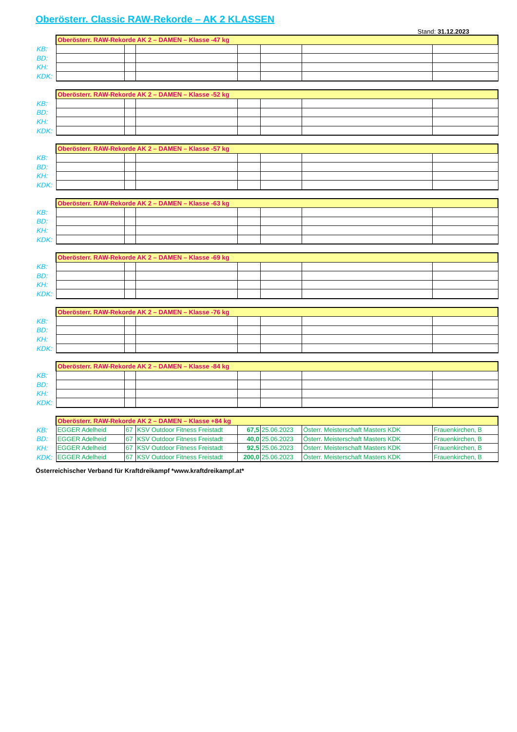Oberösterr. Classic RAW-Rekorde – AK 2 KLASSEN
Stand: 31.12.2023
| | Oberösterr. RAW-Rekorde AK 2 – DAMEN – Klasse -47 kg | | | | | | |
| KB: | | | | | | | |
| BD: | | | | | | | |
| KH: | | | | | | | |
| KDK: | | | | | | | |
| | Oberösterr. RAW-Rekorde AK 2 – DAMEN – Klasse -52 kg | | | | | | |
| KB: | | | | | | | |
| BD: | | | | | | | |
| KH: | | | | | | | |
| KDK: | | | | | | | |
| | Oberösterr. RAW-Rekorde AK 2 – DAMEN – Klasse -57 kg | | | | | | |
| KB: | | | | | | | |
| BD: | | | | | | | |
| KH: | | | | | | | |
| KDK: | | | | | | | |
| | Oberösterr. RAW-Rekorde AK 2 – DAMEN – Klasse -63 kg | | | | | | |
| KB: | | | | | | | |
| BD: | | | | | | | |
| KH: | | | | | | | |
| KDK: | | | | | | | |
| | Oberösterr. RAW-Rekorde AK 2 – DAMEN – Klasse -69 kg | | | | | | |
| KB: | | | | | | | |
| BD: | | | | | | | |
| KH: | | | | | | | |
| KDK: | | | | | | | |
| | Oberösterr. RAW-Rekorde AK 2 – DAMEN – Klasse -76 kg | | | | | | |
| KB: | | | | | | | |
| BD: | | | | | | | |
| KH: | | | | | | | |
| KDK: | | | | | | | |
| | Oberösterr. RAW-Rekorde AK 2 – DAMEN – Klasse -84 kg | | | | | | |
| KB: | | | | | | | |
| BD: | | | | | | | |
| KH: | | | | | | | |
| KDK: | | | | | | | |
| | Oberösterr. RAW-Rekorde AK 2 – DAMEN – Klasse +84 kg | | | | | | |
| KB: | EGGER Adelheid | 67 | KSV Outdoor Fitness Freistadt | 67,5 | 25.06.2023 | Österr. Meisterschaft Masters KDK | Frauenkirchen, B |
| BD: | EGGER Adelheid | 67 | KSV Outdoor Fitness Freistadt | 40,0 | 25.06.2023 | Österr. Meisterschaft Masters KDK | Frauenkirchen, B |
| KH: | EGGER Adelheid | 67 | KSV Outdoor Fitness Freistadt | 92,5 | 25.06.2023 | Österr. Meisterschaft Masters KDK | Frauenkirchen, B |
| KDK: | EGGER Adelheid | 67 | KSV Outdoor Fitness Freistadt | 200,0 | 25.06.2023 | Österr. Meisterschaft Masters KDK | Frauenkirchen, B |
Österreichischer Verband für Kraftdreikampf *www.kraftdreikampf.at*